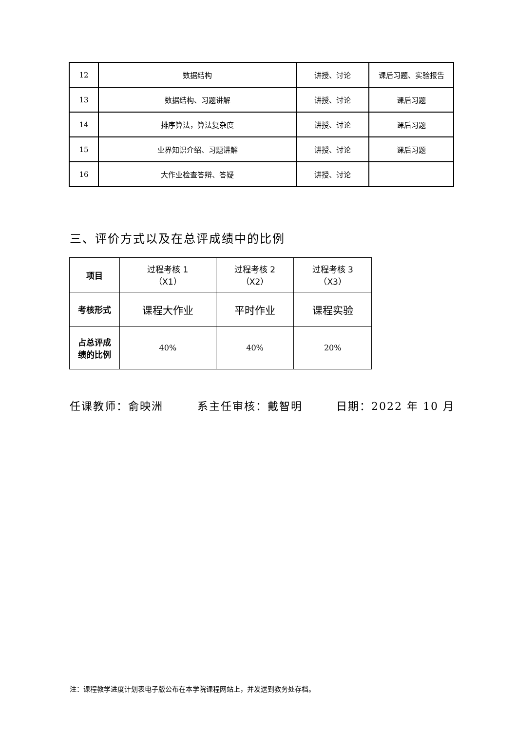| 12 | 数据结构 | 讲授、讨论 | 课后习题、实验报告 |
| 13 | 数据结构、习题讲解 | 讲授、讨论 | 课后习题 |
| 14 | 排序算法，算法复杂度 | 讲授、讨论 | 课后习题 |
| 15 | 业界知识介绍、习题讲解 | 讲授、讨论 | 课后习题 |
| 16 | 大作业检查答辩、答疑 | 讲授、讨论 | |
三、评价方式以及在总评成绩中的比例
| 项目 | 过程考核 1 （X1） | 过程考核 2 （X2） | 过程考核 3 （X3） |
| --- | --- | --- | --- |
| 考核形式 | 课程大作业 | 平时作业 | 课程实验 |
| 占总评成 绩的比例 | 40% | 40% | 20% |
任课教师：俞映洲 系主任审核：戴智明 日期：2022 年 10 月
注：课程教学进度计划表电子版公布在本学院课程网站上，并发送到教务处存档。